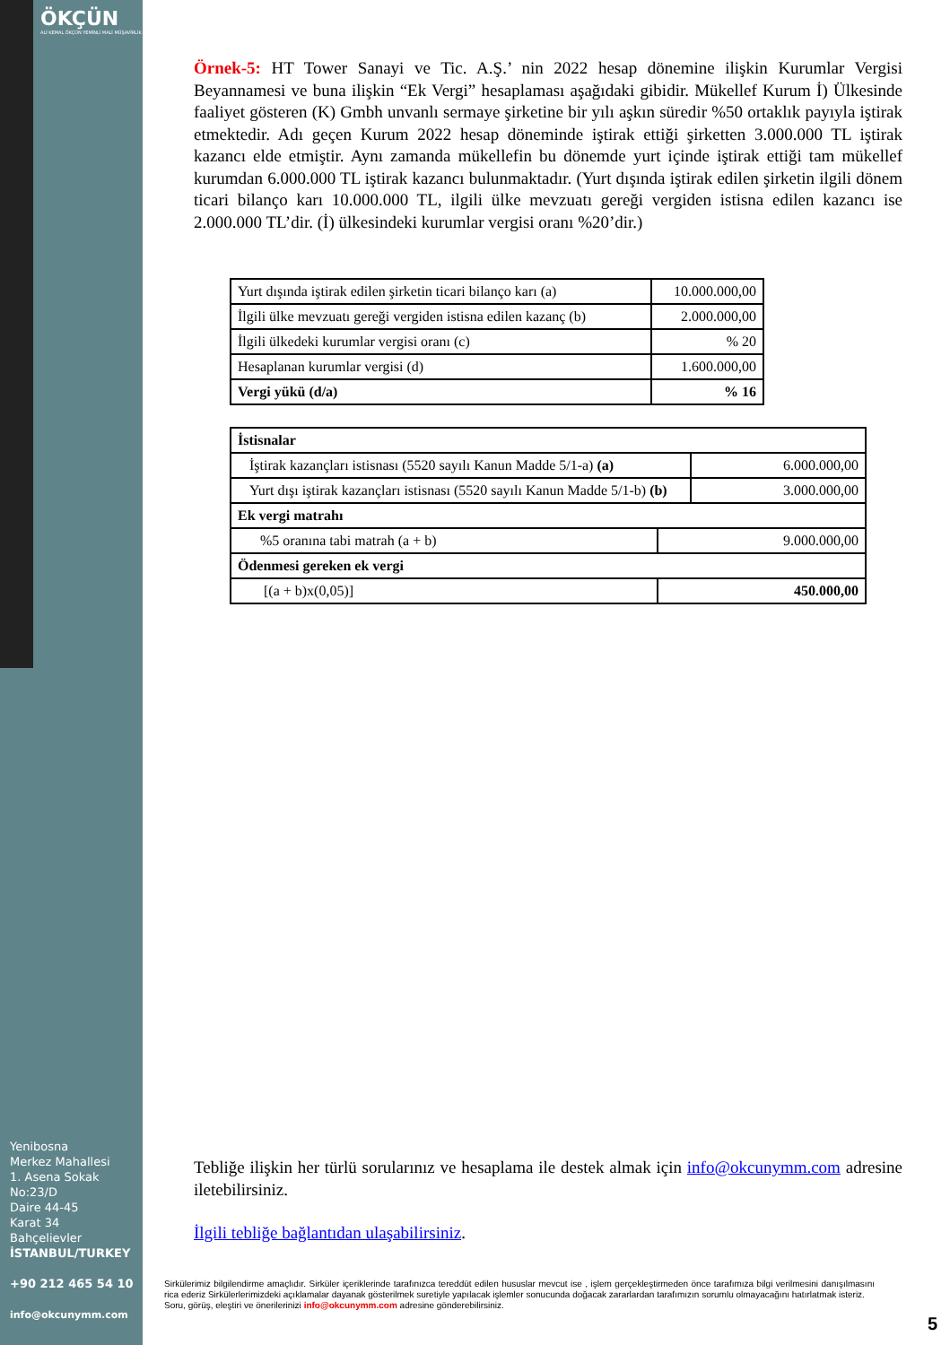ÖKÇÜN
ALİ KEMAL ÖKÇÜN YEMİNLİ MALİ MÜŞAVİRLİK
Yenibosna
Merkez Mahallesi
1. Asena Sokak
No:23/D
Daire 44-45
Karat 34
Bahçelievler
İSTANBUL/TURKEY
+90 212 465 54 10
info@okcunymm.com
Örnek-5: HT Tower Sanayi ve Tic. A.Ş.’ nin 2022 hesap dönemine ilişkin Kurumlar Vergisi Beyannamesi ve buna ilişkin “Ek Vergi” hesaplaması aşağıdaki gibidir. Mükellef Kurum İ) Ülkesinde faaliyet gösteren (K) Gmbh unvanlı sermaye şirketine bir yılı aşkın süredir %50 ortaklık payıyla iştirak etmektedir. Adı geçen Kurum 2022 hesap döneminde iştirak ettiği şirketten 3.000.000 TL iştirak kazancı elde etmiştir. Aynı zamanda mükellefin bu dönemde yurt içinde iştirak ettiği tam mükellef kurumdan 6.000.000 TL iştirak kazancı bulunmaktadır. (Yurt dışında iştirak edilen şirketin ilgili dönem ticari bilanço karı 10.000.000 TL, ilgili ülke mevzuatı gereği vergiden istisna edilen kazancı ise 2.000.000 TL’dir. (İ) ülkesindeki kurumlar vergisi oranı %20’dir.)
| Yurt dışında iştirak edilen şirketin ticari bilanço karı (a) | 10.000.000,00 |
| İlgili ülke mevzuatı gereği vergiden istisna edilen kazanç (b) | 2.000.000,00 |
| İlgili ülkedeki kurumlar vergisi oranı (c) | % 20 |
| Hesaplanan kurumlar vergisi (d) | 1.600.000,00 |
| Vergi yükü (d/a) | % 16 |
| İstisnalar | | |
| İştirak kazançları istisnası (5520 sayılı Kanun Madde 5/1-a) (a) | | 6.000.000,00 |
| Yurt dışı iştirak kazançları istisnası (5520 sayılı Kanun Madde 5/1-b) (b) | | 3.000.000,00 |
| Ek vergi matrahı | | |
| %5 oranına tabi matrah (a + b) | 9.000.000,00 | |
| Ödenmesi gereken ek vergi | | |
| [(a + b)x(0,05)] | 450.000,00 | |
Tebliğe ilişkin her türlü sorularınız ve hesaplama ile destek almak için info@okcunymm.com adresine iletebilirsiniz.
İlgili tebliğe bağlantıdan ulaşabilirsiniz.
Sirkülerimiz bilgilendirme amaçlıdır. Sirküler içeriklerinde tarafınızca tereddüt edilen hususlar mevcut ise , işlem gerçekleştirmeden önce tarafımıza bilgi verilmesini danışılmasını rica ederiz Sirkülerlerimizdeki açıklamalar dayanak gösterilmek suretiyle yapılacak işlemler sonucunda doğacak zararlardan tarafımızın sorumlu olmayacağını hatırlatmak isteriz.
Soru, görüş, eleştiri ve önerilerinizi info@okcunymm.com adresine gönderebilirsiniz.
5